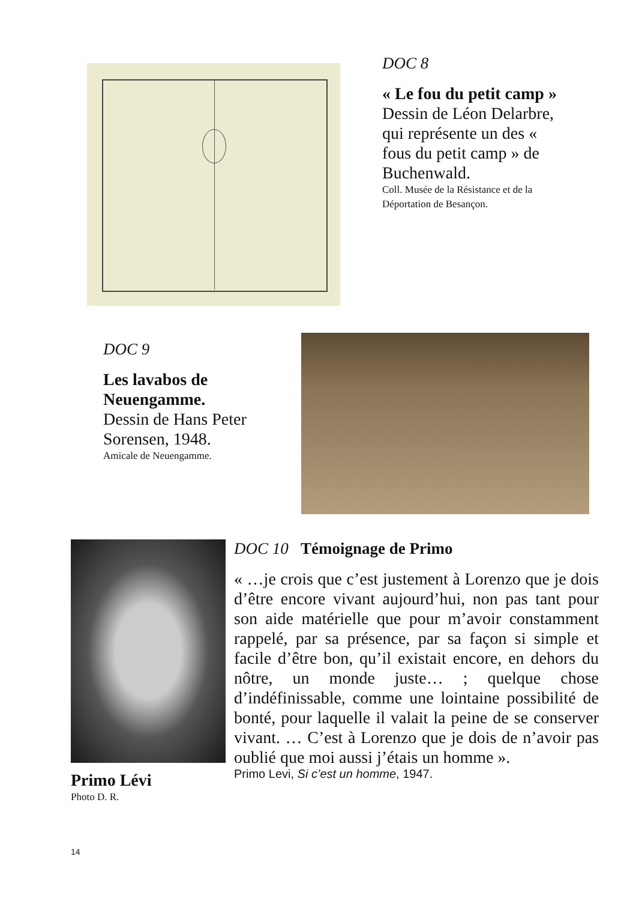DOC 8
« Le fou du petit camp »
Dessin de Léon Delarbre, qui représente un des « fous du petit camp » de Buchenwald.
Coll. Musée de la Résistance et de la Déportation de Besançon.
DOC 9
Les lavabos de Neuengamme.
Dessin de Hans Peter Sorensen, 1948.
Amicale de Neuengamme.
Primo Lévi
Photo D. R.
DOC 10 Témoignage de Primo
« …je crois que c’est justement à Lorenzo que je dois d’être encore vivant aujourd’hui, non pas tant pour son aide matérielle que pour m’avoir constamment rappelé, par sa présence, par sa façon si simple et facile d’être bon, qu’il existait encore, en dehors du nôtre, un monde juste… ; quelque chose d’indéfinissable, comme une lointaine possibilité de bonté, pour laquelle il valait la peine de se conserver vivant. … C’est à Lorenzo que je dois de n’avoir pas oublié que moi aussi j’étais un homme ».
Primo Levi, Si c’est un homme, 1947.
14